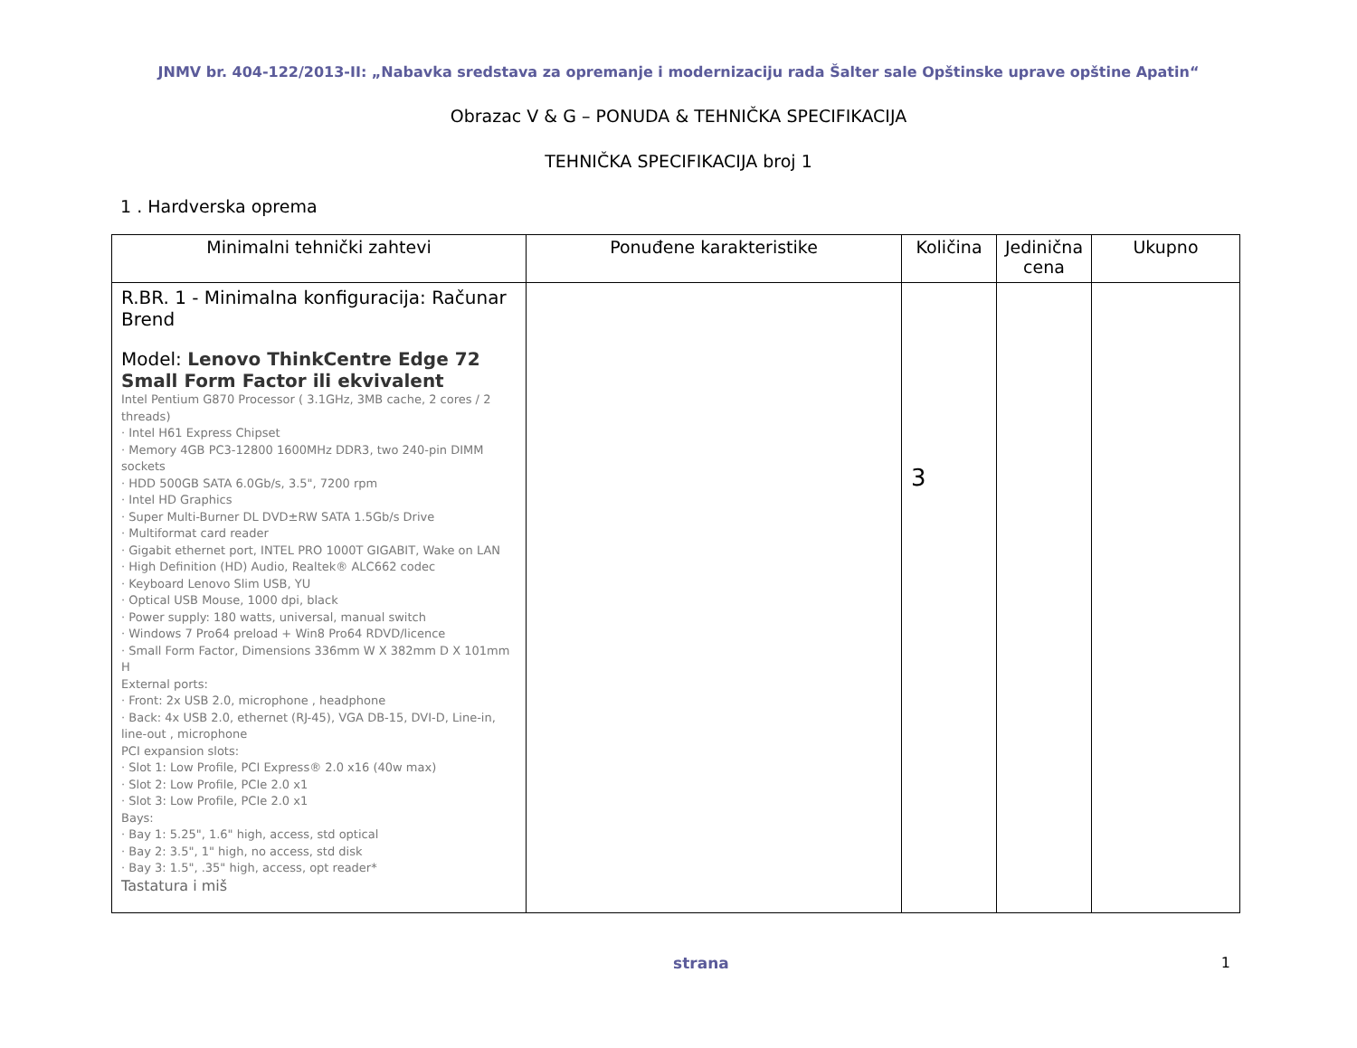JNMV br. 404-122/2013-II: „Nabavka sredstava za opremanje i modernizaciju rada Šalter sale Opštinske uprave opštine Apatin“
Obrazac V & G – PONUDA & TEHNIČKA SPECIFIKACIJA
TEHNIČKA SPECIFIKACIJA broj 1
1 . Hardverska oprema
| Minimalni tehnički zahtevi | Ponuđene karakteristike | Količina | Jedinična cena | Ukupno |
| --- | --- | --- | --- | --- |
| R.BR. 1 - Minimalna konfiguracija: Računar Brend Model: Lenovo ThinkCentre Edge 72 Small Form Factor ili ekvivalent Intel Pentium G870 Processor ( 3.1GHz, 3MB cache, 2 cores / 2 threads) · Intel H61 Express Chipset · Memory 4GB PC3-12800 1600MHz DDR3, two 240-pin DIMM sockets · HDD 500GB SATA 6.0Gb/s, 3.5", 7200 rpm · Intel HD Graphics · Super Multi-Burner DL DVD±RW SATA 1.5Gb/s Drive · Multiformat card reader · Gigabit ethernet port, INTEL PRO 1000T GIGABIT, Wake on LAN · High Definition (HD) Audio, Realtek® ALC662 codec · Keyboard Lenovo Slim USB, YU · Optical USB Mouse, 1000 dpi, black · Power supply: 180 watts, universal, manual switch · Windows 7 Pro64 preload + Win8 Pro64 RDVD/licence · Small Form Factor, Dimensions 336mm W X 382mm D X 101mm H External ports: · Front: 2x USB 2.0, microphone , headphone · Back: 4x USB 2.0, ethernet (RJ-45), VGA DB-15, DVI-D, Line-in, line-out , microphone PCI expansion slots: · Slot 1: Low Profile, PCI Express® 2.0 x16 (40w max) · Slot 2: Low Profile, PCIe 2.0 x1 · Slot 3: Low Profile, PCIe 2.0 x1 Bays: · Bay 1: 5.25", 1.6" high, access, std optical · Bay 2: 3.5", 1" high, no access, std disk · Bay 3: 1.5", .35" high, access, opt reader* Tastatura i miš | | 3 | | |
strana 1